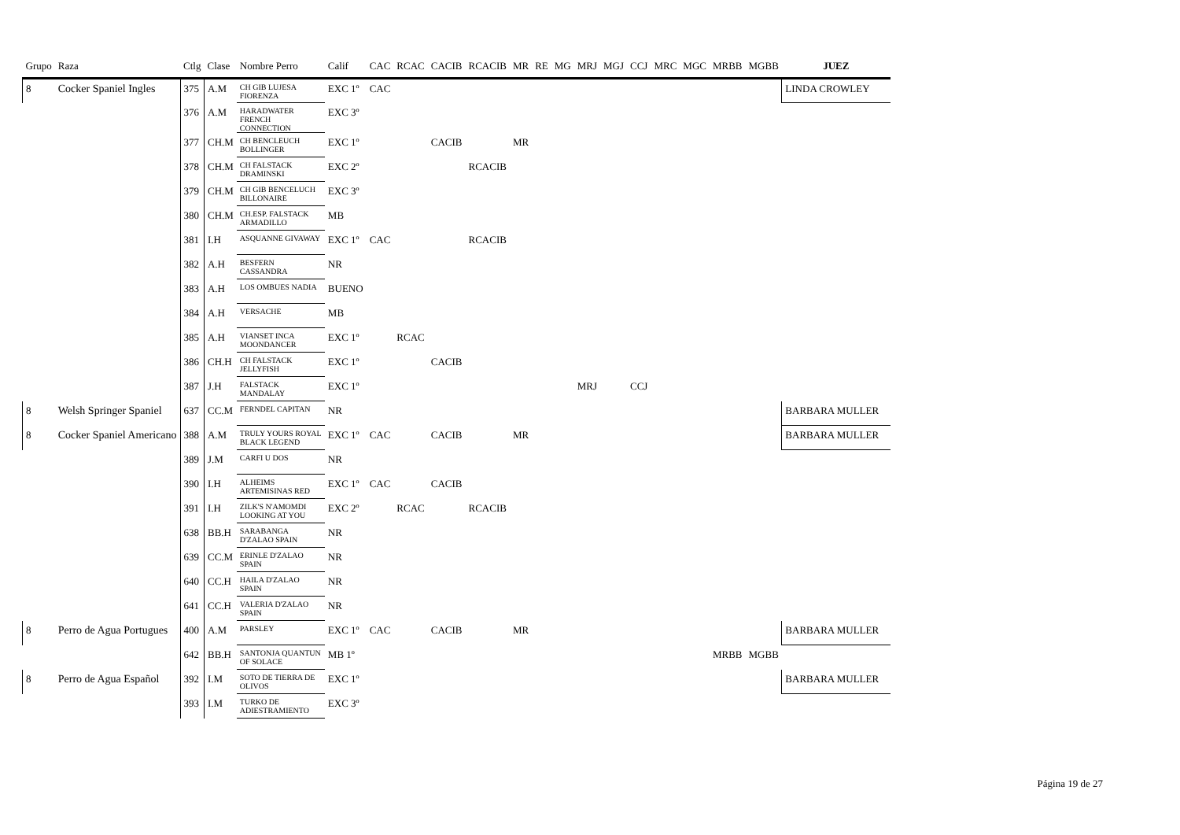| Grupo | Raza | Ctlg | Clase | Nombre Perro | Calif | CAC | RCAC | CACIB | RCACIB | MR | RE | MG | MRJ | MGJ | CCJ | MRC | MGC | MRBB | MGBB | JUEZ |
| --- | --- | --- | --- | --- | --- | --- | --- | --- | --- | --- | --- | --- | --- | --- | --- | --- | --- | --- | --- | --- |
| 8 | Cocker Spaniel Ingles | 375 | A.M | CH GIB LUJESA FIORENZA | EXC 1º | CAC | | | | | | | | | | | | | | LINDA CROWLEY |
| | | 376 | A.M | HARADWATER FRENCH CONNECTION | EXC 3º | | | | | | | | | | | | | | | |
| | | 377 | CH.M | CH BENCLEUCH BOLLINGER | EXC 1º | | | CACIB | | MR | | | | | | | | | | |
| | | 378 | CH.M | CH FALSTACK DRAMINSKI | EXC 2º | | | | RCACIB | | | | | | | | | | | |
| | | 379 | CH.M | CH GIB BENCELUCH BILLONAIRE | EXC 3º | | | | | | | | | | | | | | | |
| | | 380 | CH.M | CH.ESP. FALSTACK ARMADILLO | MB | | | | | | | | | | | | | | | |
| | | 381 | I.H | ASQUANNE GIVAWAY | EXC 1º | CAC | | | RCACIB | | | | | | | | | | | |
| | | 382 | A.H | BESFERN CASSANDRA | NR | | | | | | | | | | | | | | | |
| | | 383 | A.H | LOS OMBUES NADIA | BUENO | | | | | | | | | | | | | | | |
| | | 384 | A.H | VERSACHE | MB | | | | | | | | | | | | | | | |
| | | 385 | A.H | VIANSET INCA MOONDANCER | EXC 1º | | RCAC | | | | | | | | | | | | | |
| | | 386 | CH.H | CH FALSTACK JELLYFISH | EXC 1º | | | CACIB | | | | | | | | | | | | |
| | | 387 | J.H | FALSTACK MANDALAY | EXC 1º | | | | | | | | MRJ | | CCJ | | | | | |
| 8 | Welsh Springer Spaniel | 637 | CC.M | FERNDEL CAPITAN | NR | | | | | | | | | | | | | | | BARBARA MULLER |
| 8 | Cocker Spaniel Americano | 388 | A.M | TRULY YOURS ROYAL BLACK LEGEND | EXC 1º | CAC | | CACIB | | MR | | | | | | | | | | BARBARA MULLER |
| | | 389 | J.M | CARFI U DOS | NR | | | | | | | | | | | | | | | |
| | | 390 | I.H | ALHEIMS ARTEMISINAS RED | EXC 1º | CAC | | CACIB | | | | | | | | | | | | |
| | | 391 | I.H | ZILK'S N'AMOMDI LOOKING AT YOU | EXC 2º | | RCAC | | RCACIB | | | | | | | | | | | |
| | | 638 | BB.H | SARABANGA D'ZALAO SPAIN | NR | | | | | | | | | | | | | | | |
| | | 639 | CC.M | ERINLE D'ZALAO SPAIN | NR | | | | | | | | | | | | | | | |
| | | 640 | CC.H | HAILA D'ZALAO SPAIN | NR | | | | | | | | | | | | | | | |
| | | 641 | CC.H | VALERIA D'ZALAO SPAIN | NR | | | | | | | | | | | | | | | |
| 8 | Perro de Agua Portugues | 400 | A.M | PARSLEY | EXC 1º | CAC | | CACIB | | MR | | | | | | | | | | BARBARA MULLER |
| | | 642 | BB.H | SANTONJA QUANTUN OF SOLACE | MB 1º | | | | | | | | | | | | | MRBB | MGBB | |
| 8 | Perro de Agua Español | 392 | I.M | SOTO DE TIERRA DE OLIVOS | EXC 1º | | | | | | | | | | | | | | | BARBARA MULLER |
| | | 393 | I.M | TURKO DE ADIESTRAMIENTO | EXC 3º | | | | | | | | | | | | | | | |
Página 19 de 27